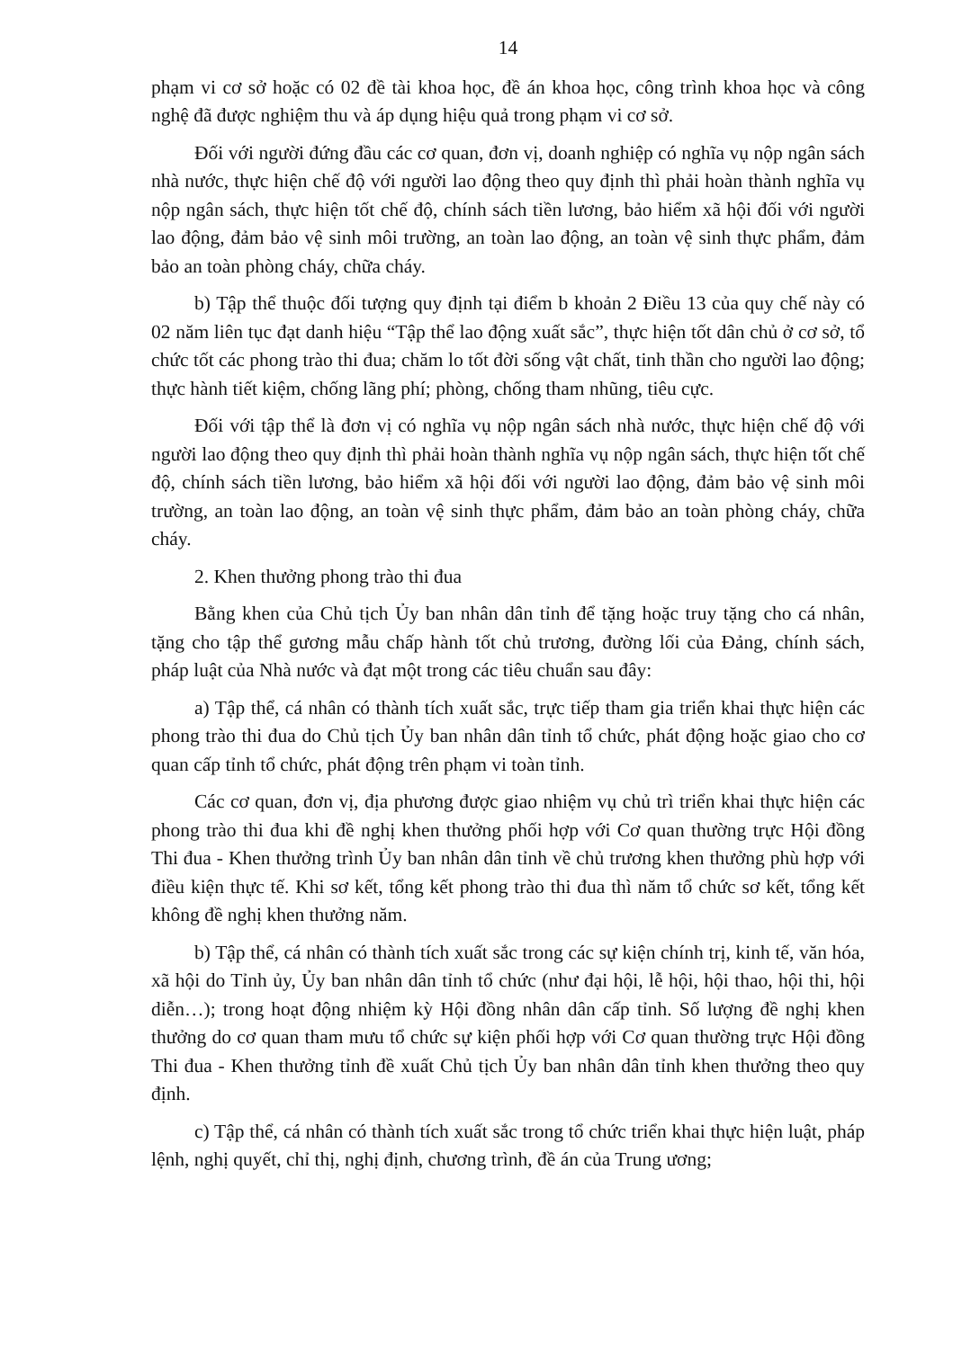14
phạm vi cơ sở hoặc có 02 đề tài khoa học, đề án khoa học, công trình khoa học và công nghệ đã được nghiệm thu và áp dụng hiệu quả trong phạm vi cơ sở.
Đối với người đứng đầu các cơ quan, đơn vị, doanh nghiệp có nghĩa vụ nộp ngân sách nhà nước, thực hiện chế độ với người lao động theo quy định thì phải hoàn thành nghĩa vụ nộp ngân sách, thực hiện tốt chế độ, chính sách tiền lương, bảo hiểm xã hội đối với người lao động, đảm bảo vệ sinh môi trường, an toàn lao động, an toàn vệ sinh thực phẩm, đảm bảo an toàn phòng cháy, chữa cháy.
b) Tập thể thuộc đối tượng quy định tại điểm b khoản 2 Điều 13 của quy chế này có 02 năm liên tục đạt danh hiệu “Tập thể lao động xuất sắc”, thực hiện tốt dân chủ ở cơ sở, tổ chức tốt các phong trào thi đua; chăm lo tốt đời sống vật chất, tinh thần cho người lao động; thực hành tiết kiệm, chống lãng phí; phòng, chống tham nhũng, tiêu cực.
Đối với tập thể là đơn vị có nghĩa vụ nộp ngân sách nhà nước, thực hiện chế độ với người lao động theo quy định thì phải hoàn thành nghĩa vụ nộp ngân sách, thực hiện tốt chế độ, chính sách tiền lương, bảo hiểm xã hội đối với người lao động, đảm bảo vệ sinh môi trường, an toàn lao động, an toàn vệ sinh thực phẩm, đảm bảo an toàn phòng cháy, chữa cháy.
2. Khen thưởng phong trào thi đua
Bằng khen của Chủ tịch Ủy ban nhân dân tỉnh để tặng hoặc truy tặng cho cá nhân, tặng cho tập thể gương mẫu chấp hành tốt chủ trương, đường lối của Đảng, chính sách, pháp luật của Nhà nước và đạt một trong các tiêu chuẩn sau đây:
a) Tập thể, cá nhân có thành tích xuất sắc, trực tiếp tham gia triển khai thực hiện các phong trào thi đua do Chủ tịch Ủy ban nhân dân tỉnh tổ chức, phát động hoặc giao cho cơ quan cấp tỉnh tổ chức, phát động trên phạm vi toàn tỉnh.
Các cơ quan, đơn vị, địa phương được giao nhiệm vụ chủ trì triển khai thực hiện các phong trào thi đua khi đề nghị khen thưởng phối hợp với Cơ quan thường trực Hội đồng Thi đua - Khen thưởng trình Ủy ban nhân dân tỉnh về chủ trương khen thưởng phù hợp với điều kiện thực tế. Khi sơ kết, tổng kết phong trào thi đua thì năm tổ chức sơ kết, tổng kết không đề nghị khen thưởng năm.
b) Tập thể, cá nhân có thành tích xuất sắc trong các sự kiện chính trị, kinh tế, văn hóa, xã hội do Tỉnh ủy, Ủy ban nhân dân tỉnh tổ chức (như đại hội, lễ hội, hội thao, hội thi, hội diễn…); trong hoạt động nhiệm kỳ Hội đồng nhân dân cấp tỉnh. Số lượng đề nghị khen thưởng do cơ quan tham mưu tổ chức sự kiện phối hợp với Cơ quan thường trực Hội đồng Thi đua - Khen thưởng tỉnh đề xuất Chủ tịch Ủy ban nhân dân tỉnh khen thưởng theo quy định.
c) Tập thể, cá nhân có thành tích xuất sắc trong tổ chức triển khai thực hiện luật, pháp lệnh, nghị quyết, chỉ thị, nghị định, chương trình, đề án của Trung ương;